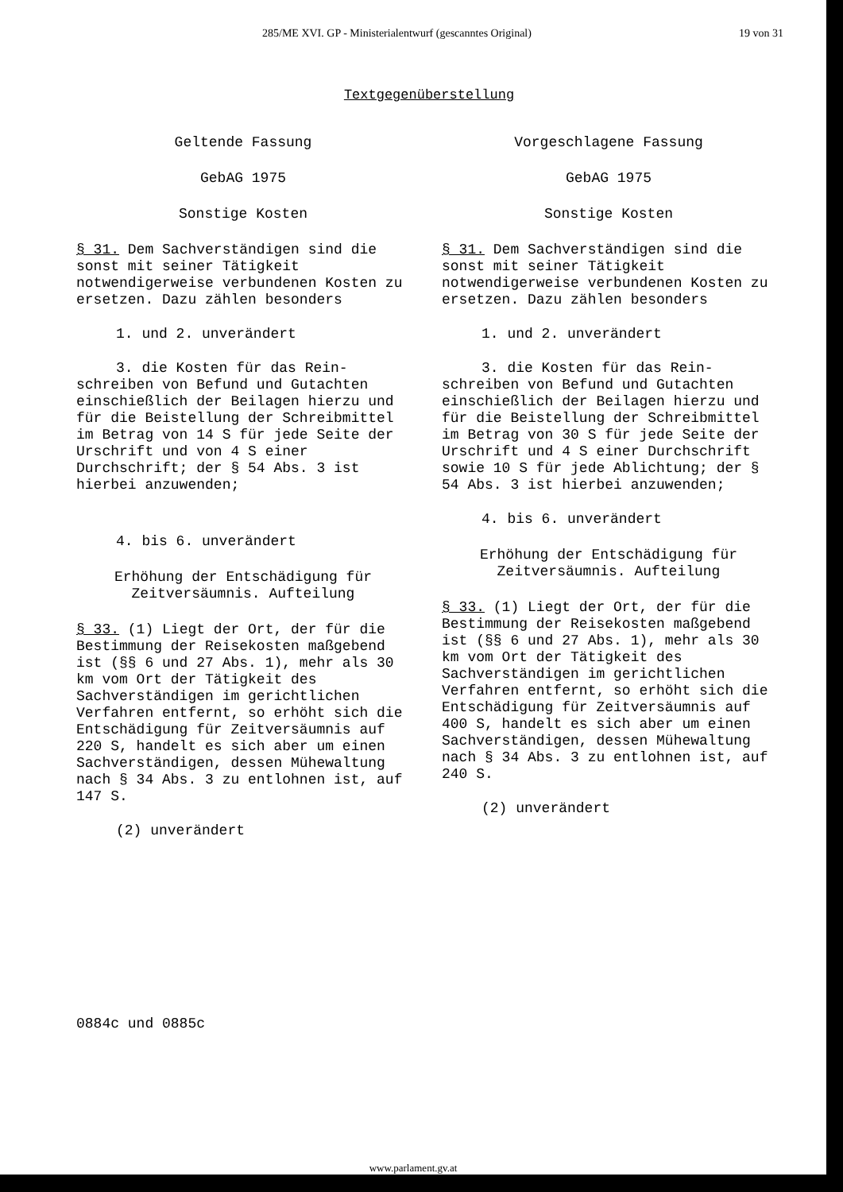285/ME XVI. GP - Ministerialentwurf (gescanntes Original) 19 von 31
Textgegenüberstellung
Geltende Fassung
GebAG 1975
Sonstige Kosten
§ 31. Dem Sachverständigen sind die sonst mit seiner Tätigkeit notwendigerweise verbundenen Kosten zu ersetzen. Dazu zählen besonders
1. und 2. unverändert
3. die Kosten für das Rein- schreiben von Befund und Gutachten einschießlich der Beilagen hierzu und für die Beistellung der Schreibmittel im Betrag von 14 S für jede Seite der Urschrift und von 4 S einer Durchschrift; der § 54 Abs. 3 ist hierbei anzuwenden;
4. bis 6. unverändert
Erhöhung der Entschädigung für Zeitversäumnis. Aufteilung
§ 33. (1) Liegt der Ort, der für die Bestimmung der Reisekosten maßgebend ist (§§ 6 und 27 Abs. 1), mehr als 30 km vom Ort der Tätigkeit des Sachverständigen im gerichtlichen Verfahren entfernt, so erhöht sich die Entschädigung für Zeitversäumnis auf 220 S, handelt es sich aber um einen Sachverständigen, dessen Mühewaltung nach § 34 Abs. 3 zu entlohnen ist, auf 147 S.
(2) unverändert
Vorgeschlagene Fassung
GebAG 1975
Sonstige Kosten
§ 31. Dem Sachverständigen sind die sonst mit seiner Tätigkeit notwendigerweise verbundenen Kosten zu ersetzen. Dazu zählen besonders
1. und 2. unverändert
3. die Kosten für das Rein- schreiben von Befund und Gutachten einschießlich der Beilagen hierzu und für die Beistellung der Schreibmittel im Betrag von 30 S für jede Seite der Urschrift und 4 S einer Durchschrift sowie 10 S für jede Ablichtung; der § 54 Abs. 3 ist hierbei anzuwenden;
4. bis 6. unverändert
Erhöhung der Entschädigung für Zeitversäumnis. Aufteilung
§ 33. (1) Liegt der Ort, der für die Bestimmung der Reisekosten maßgebend ist (§§ 6 und 27 Abs. 1), mehr als 30 km vom Ort der Tätigkeit des Sachverständigen im gerichtlichen Verfahren entfernt, so erhöht sich die Entschädigung für Zeitversäumnis auf 400 S, handelt es sich aber um einen Sachverständigen, dessen Mühewaltung nach § 34 Abs. 3 zu entlohnen ist, auf 240 S.
(2) unverändert
0884c und 0885c
www.parlament.gv.at